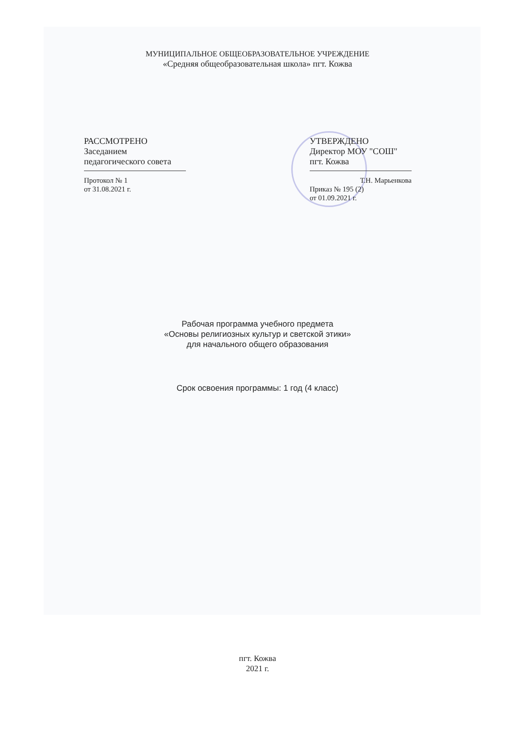МУНИЦИПАЛЬНОЕ ОБЩЕОБРАЗОВАТЕЛЬНОЕ УЧРЕЖДЕНИЕ
«Средняя общеобразовательная школа» пгт. Кожва
РАССМОТРЕНО
Заседанием
педагогического совета
Протокол № 1
от 31.08.2021 г.
УТВЕРЖДЕНО
Директор МОУ "СОШ"
пгт. Кожва
Т.Н. Марьенкова
Приказ № 195 (2)
от 01.09.2021 г.
Рабочая программа учебного предмета
«Основы религиозных культур и светской этики»
для начального общего образования
Срок освоения программы: 1 год (4 класс)
пгт. Кожва
2021 г.